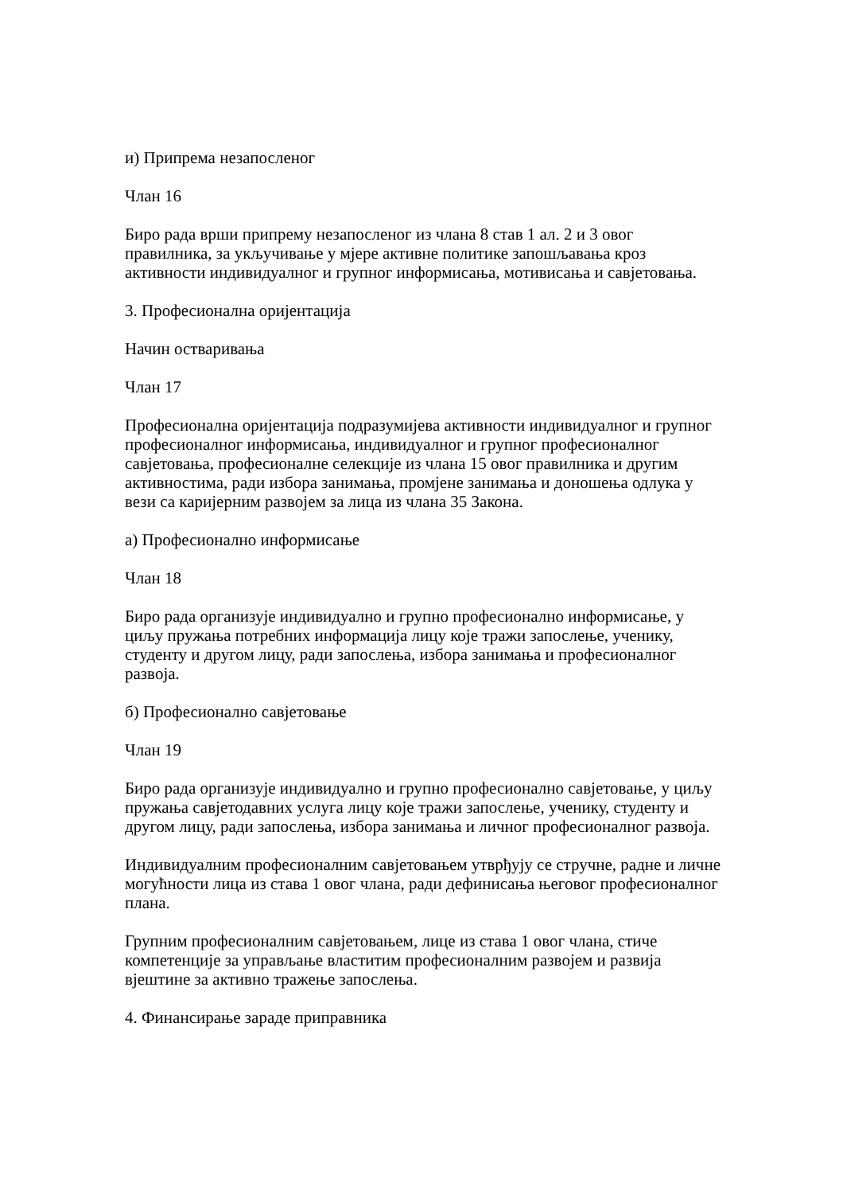и) Припрема незапосленог
Члан 16
Биро рада врши припрему незапосленог из члана 8 став 1 ал. 2 и 3 овог правилника, за укључивање у мјере активне политике запошљавања кроз активности индивидуалног и групног информисања, мотивисања и савјетовања.
3. Професионална оријентација
Начин остваривања
Члан 17
Професионална оријентација подразумијева активности индивидуалног и групног професионалног информисања, индивидуалног и групног професионалног савјетовања, професионалне селекције из члана 15 овог правилника и другим активностима, ради избора занимања, промјене занимања и доношења одлука у вези са каријерним развојем за лица из члана 35 Закона.
а) Професионално информисање
Члан 18
Биро рада организује индивидуално и групно професионално информисање, у циљу пружања потребних информација лицу које тражи запослење, ученику, студенту и другом лицу, ради запослења, избора занимања и професионалног развоја.
б) Професионално савјетовање
Члан 19
Биро рада организује индивидуално и групно професионално савјетовање, у циљу пружања савјетодавних услуга лицу које тражи запослење, ученику, студенту и другом лицу, ради запослења, избора занимања и личног професионалног развоја.
Индивидуалним професионалним савјетовањем утврђују се стручне, радне и личне могућности лица из става 1 овог члана, ради дефинисања његовог професионалног плана.
Групним професионалним савјетовањем, лице из става 1 овог члана, стиче компетенције за управљање властитим професионалним развојем и развија вјештине за активно тражење запослења.
4. Финансирање зараде приправника